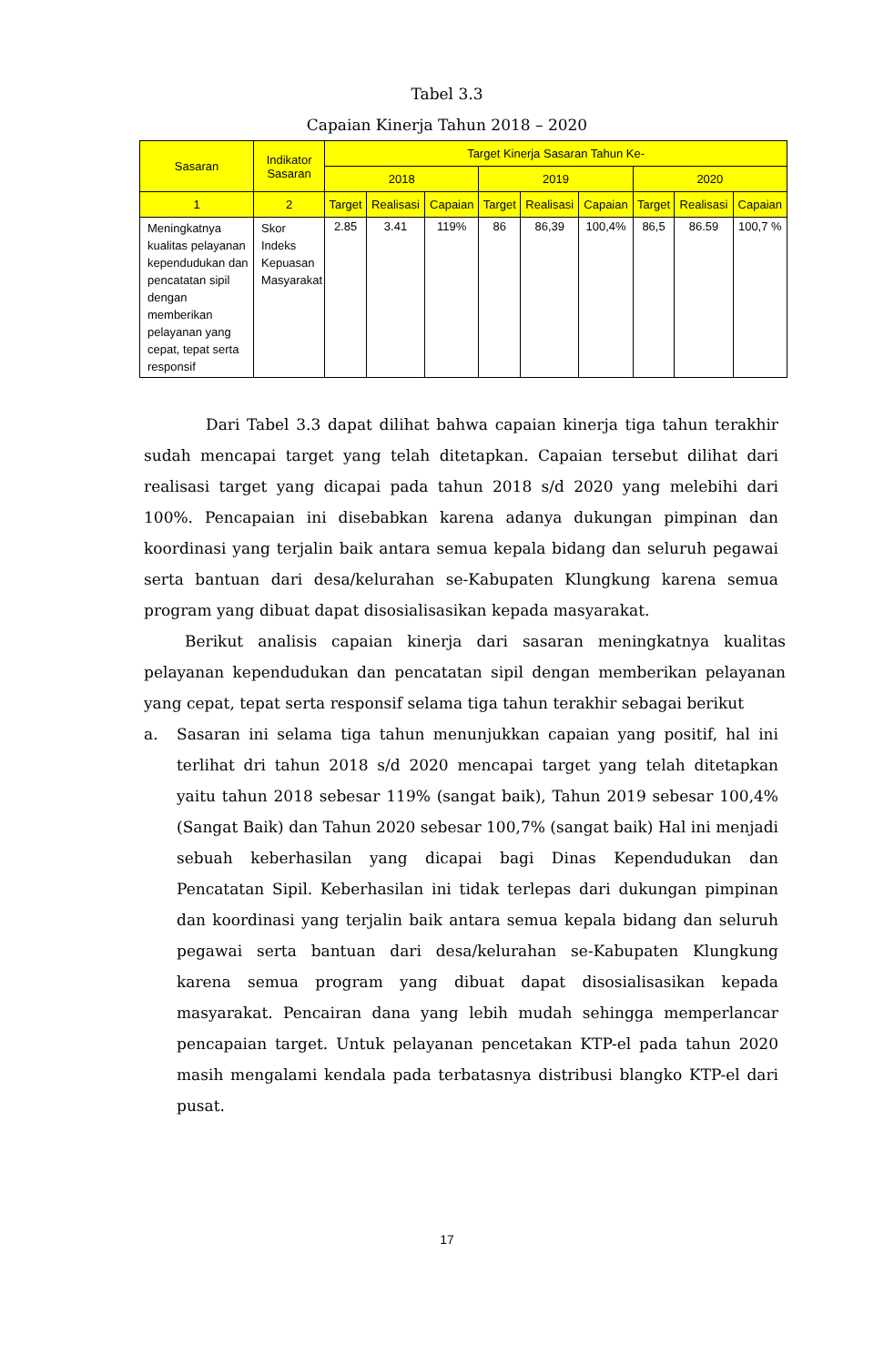Tabel 3.3
Capaian Kinerja Tahun 2018 – 2020
| Sasaran | Indikator Sasaran | Target Kinerja Sasaran Tahun Ke- | | | | | | | | |
| --- | --- | --- | --- | --- | --- | --- | --- | --- | --- | --- |
| | | 2018 | | | 2019 | | | 2020 | | |
| 1 | 2 | Target | Realisasi | Capaian | Target | Realisasi | Capaian | Target | Realisasi | Capaian |
| Meningkatnya kualitas pelayanan kependudukan dan pencatatan sipil dengan memberikan pelayanan yang cepat, tepat serta responsif | Skor Indeks Kepuasan Masyarakat | 2.85 | 3.41 | 119% | 86 | 86,39 | 100,4% | 86,5 | 86.59 | 100,7 % |
Dari Tabel 3.3 dapat dilihat bahwa capaian kinerja tiga tahun terakhir sudah mencapai target yang telah ditetapkan. Capaian tersebut dilihat dari realisasi target yang dicapai pada tahun 2018 s/d 2020 yang melebihi dari 100%. Pencapaian ini disebabkan karena adanya dukungan pimpinan dan koordinasi yang terjalin baik antara semua kepala bidang dan seluruh pegawai serta bantuan dari desa/kelurahan se-Kabupaten Klungkung karena semua program yang dibuat dapat disosialisasikan kepada masyarakat.
Berikut analisis capaian kinerja dari sasaran meningkatnya kualitas pelayanan kependudukan dan pencatatan sipil dengan memberikan pelayanan yang cepat, tepat serta responsif selama tiga tahun terakhir sebagai berikut
a. Sasaran ini selama tiga tahun menunjukkan capaian yang positif, hal ini terlihat dri tahun 2018 s/d 2020 mencapai target yang telah ditetapkan yaitu tahun 2018 sebesar 119% (sangat baik), Tahun 2019 sebesar 100,4% (Sangat Baik) dan Tahun 2020 sebesar 100,7% (sangat baik) Hal ini menjadi sebuah keberhasilan yang dicapai bagi Dinas Kependudukan dan Pencatatan Sipil. Keberhasilan ini tidak terlepas dari dukungan pimpinan dan koordinasi yang terjalin baik antara semua kepala bidang dan seluruh pegawai serta bantuan dari desa/kelurahan se-Kabupaten Klungkung karena semua program yang dibuat dapat disosialisasikan kepada masyarakat. Pencairan dana yang lebih mudah sehingga memperlancar pencapaian target. Untuk pelayanan pencetakan KTP-el pada tahun 2020 masih mengalami kendala pada terbatasnya distribusi blangko KTP-el dari pusat.
17